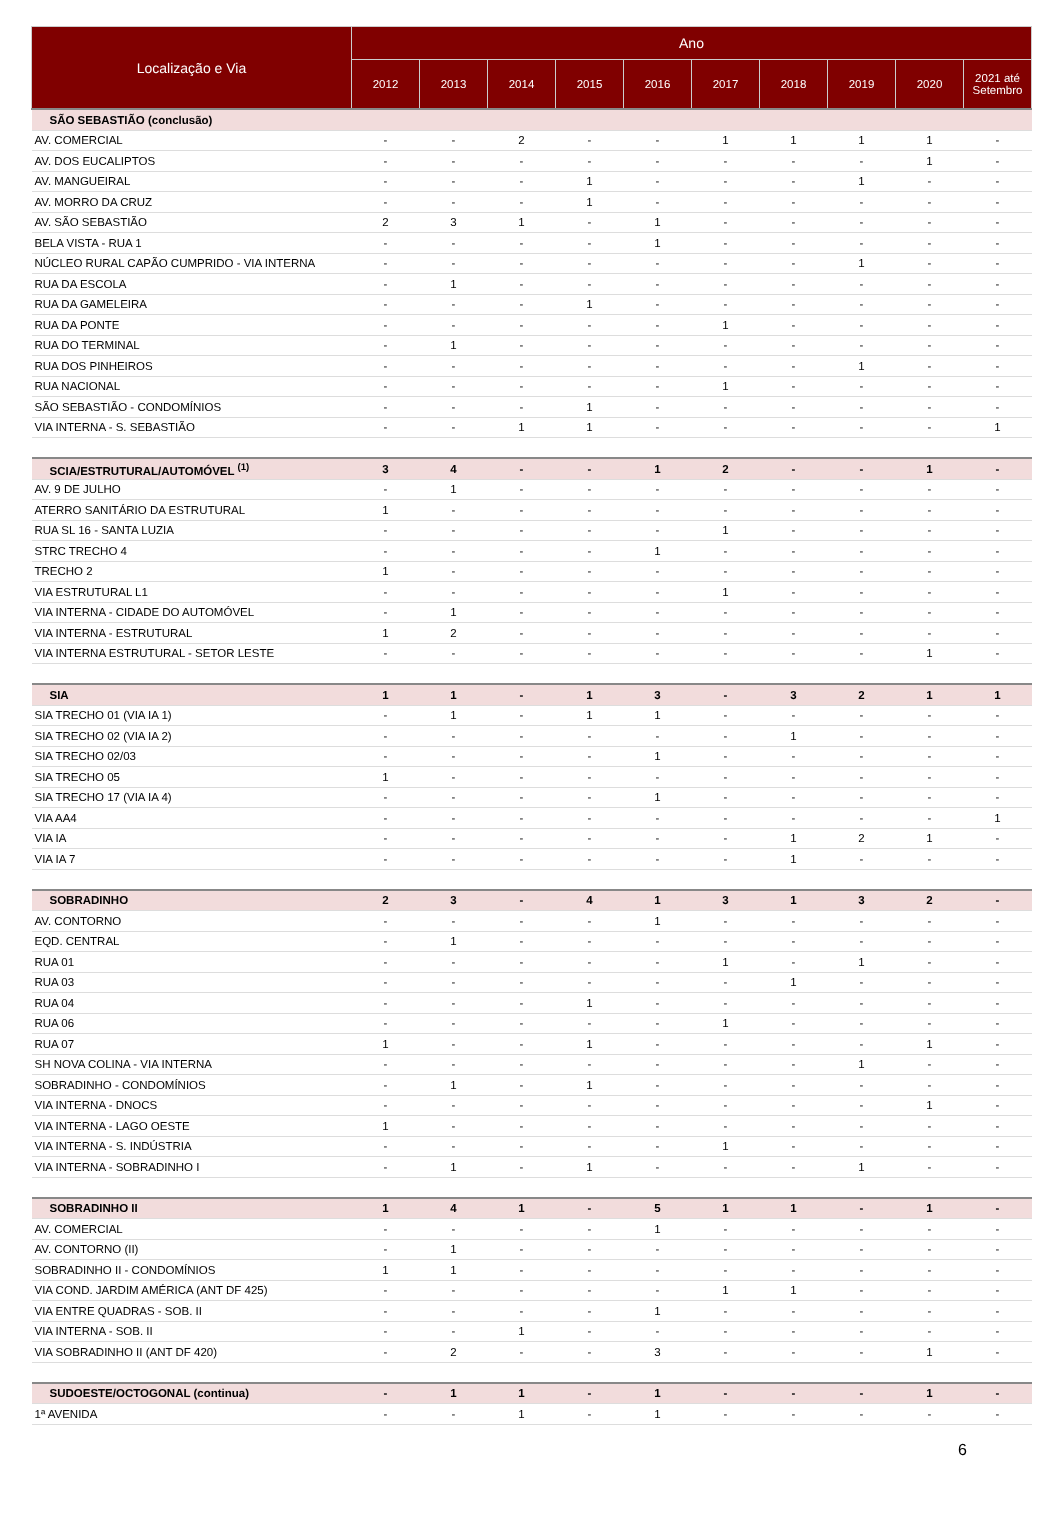| Localização e Via | Ano | | | | | | | | | |
| --- | --- | --- | --- | --- | --- | --- | --- | --- | --- | --- |
| | 2012 | 2013 | 2014 | 2015 | 2016 | 2017 | 2018 | 2019 | 2020 | 2021 até Setembro |
| SÃO SEBASTIÃO (conclusão) | | | | | | | | | | |
| AV. COMERCIAL | - | - | 2 | - | - | 1 | 1 | 1 | 1 | - |
| AV. DOS EUCALIPTOS | - | - | - | - | - | - | - | - | 1 | - |
| AV. MANGUEIRAL | - | - | - | 1 | - | - | - | 1 | - | - |
| AV. MORRO DA CRUZ | - | - | - | 1 | - | - | - | - | - | - |
| AV. SÃO SEBASTIÃO | 2 | 3 | 1 | - | 1 | - | - | - | - | - |
| BELA VISTA - RUA 1 | - | - | - | - | 1 | - | - | - | - | - |
| NÚCLEO RURAL CAPÃO CUMPRIDO - VIA INTERNA | - | - | - | - | - | - | - | 1 | - | - |
| RUA DA ESCOLA | - | 1 | - | - | - | - | - | - | - | - |
| RUA DA GAMELEIRA | - | - | - | 1 | - | - | - | - | - | - |
| RUA DA PONTE | - | - | - | - | - | 1 | - | - | - | - |
| RUA DO TERMINAL | - | 1 | - | - | - | - | - | - | - | - |
| RUA DOS PINHEIROS | - | - | - | - | - | - | - | 1 | - | - |
| RUA NACIONAL | - | - | - | - | - | 1 | - | - | - | - |
| SÃO SEBASTIÃO - CONDOMÍNIOS | - | - | - | 1 | - | - | - | - | - | - |
| VIA INTERNA - S. SEBASTIÃO | - | - | 1 | 1 | - | - | - | - | - | 1 |
| SCIA/ESTRUTURAL/AUTOMÓVEL <sup>(1)</sup> | 3 | 4 | - | - | 1 | 2 | - | - | 1 | - |
| AV. 9 DE JULHO | - | 1 | - | - | - | - | - | - | - | - |
| ATERRO SANITÁRIO DA ESTRUTURAL | 1 | - | - | - | - | - | - | - | - | - |
| RUA SL 16 - SANTA LUZIA | - | - | - | - | - | 1 | - | - | - | - |
| STRC TRECHO 4 | - | - | - | - | 1 | - | - | - | - | - |
| TRECHO 2 | 1 | - | - | - | - | - | - | - | - | - |
| VIA ESTRUTURAL L1 | - | - | - | - | - | 1 | - | - | - | - |
| VIA INTERNA - CIDADE DO AUTOMÓVEL | - | 1 | - | - | - | - | - | - | - | - |
| VIA INTERNA - ESTRUTURAL | 1 | 2 | - | - | - | - | - | - | - | - |
| VIA INTERNA ESTRUTURAL - SETOR LESTE | - | - | - | - | - | - | - | - | 1 | - |
| SIA | 1 | 1 | - | 1 | 3 | - | 3 | 2 | 1 | 1 |
| SIA TRECHO 01 (VIA IA 1) | - | 1 | - | 1 | 1 | - | - | - | - | - |
| SIA TRECHO 02 (VIA IA 2) | - | - | - | - | - | - | 1 | - | - | - |
| SIA TRECHO 02/03 | - | - | - | - | 1 | - | - | - | - | - |
| SIA TRECHO 05 | 1 | - | - | - | - | - | - | - | - | - |
| SIA TRECHO 17 (VIA IA 4) | - | - | - | - | 1 | - | - | - | - | - |
| VIA AA4 | - | - | - | - | - | - | - | - | - | 1 |
| VIA IA | - | - | - | - | - | - | 1 | 2 | 1 | - |
| VIA IA 7 | - | - | - | - | - | - | 1 | - | - | - |
| SOBRADINHO | 2 | 3 | - | 4 | 1 | 3 | 1 | 3 | 2 | - |
| AV. CONTORNO | - | - | - | - | 1 | - | - | - | - | - |
| EQD. CENTRAL | - | 1 | - | - | - | - | - | - | - | - |
| RUA 01 | - | - | - | - | - | 1 | - | 1 | - | - |
| RUA 03 | - | - | - | - | - | - | 1 | - | - | - |
| RUA 04 | - | - | - | 1 | - | - | - | - | - | - |
| RUA 06 | - | - | - | - | - | 1 | - | - | - | - |
| RUA 07 | 1 | - | - | 1 | - | - | - | - | 1 | - |
| SH NOVA COLINA - VIA INTERNA | - | - | - | - | - | - | - | 1 | - | - |
| SOBRADINHO - CONDOMÍNIOS | - | 1 | - | 1 | - | - | - | - | - | - |
| VIA INTERNA - DNOCS | - | - | - | - | - | - | - | - | 1 | - |
| VIA INTERNA - LAGO OESTE | 1 | - | - | - | - | - | - | - | - | - |
| VIA INTERNA - S. INDÚSTRIA | - | - | - | - | - | 1 | - | - | - | - |
| VIA INTERNA - SOBRADINHO I | - | 1 | - | 1 | - | - | - | 1 | - | - |
| SOBRADINHO II | 1 | 4 | 1 | - | 5 | 1 | 1 | - | 1 | - |
| AV. COMERCIAL | - | - | - | - | 1 | - | - | - | - | - |
| AV. CONTORNO (II) | - | 1 | - | - | - | - | - | - | - | - |
| SOBRADINHO II - CONDOMÍNIOS | 1 | 1 | - | - | - | - | - | - | - | - |
| VIA COND. JARDIM AMÉRICA (ANT DF 425) | - | - | - | - | - | 1 | 1 | - | - | - |
| VIA ENTRE QUADRAS - SOB. II | - | - | - | - | 1 | - | - | - | - | - |
| VIA INTERNA - SOB. II | - | - | 1 | - | - | - | - | - | - | - |
| VIA SOBRADINHO II (ANT DF 420) | - | 2 | - | - | 3 | - | - | - | 1 | - |
| SUDOESTE/OCTOGONAL (continua) | - | 1 | 1 | - | 1 | - | - | - | 1 | - |
| 1ª AVENIDA | - | - | 1 | - | 1 | - | - | - | - | - |
6